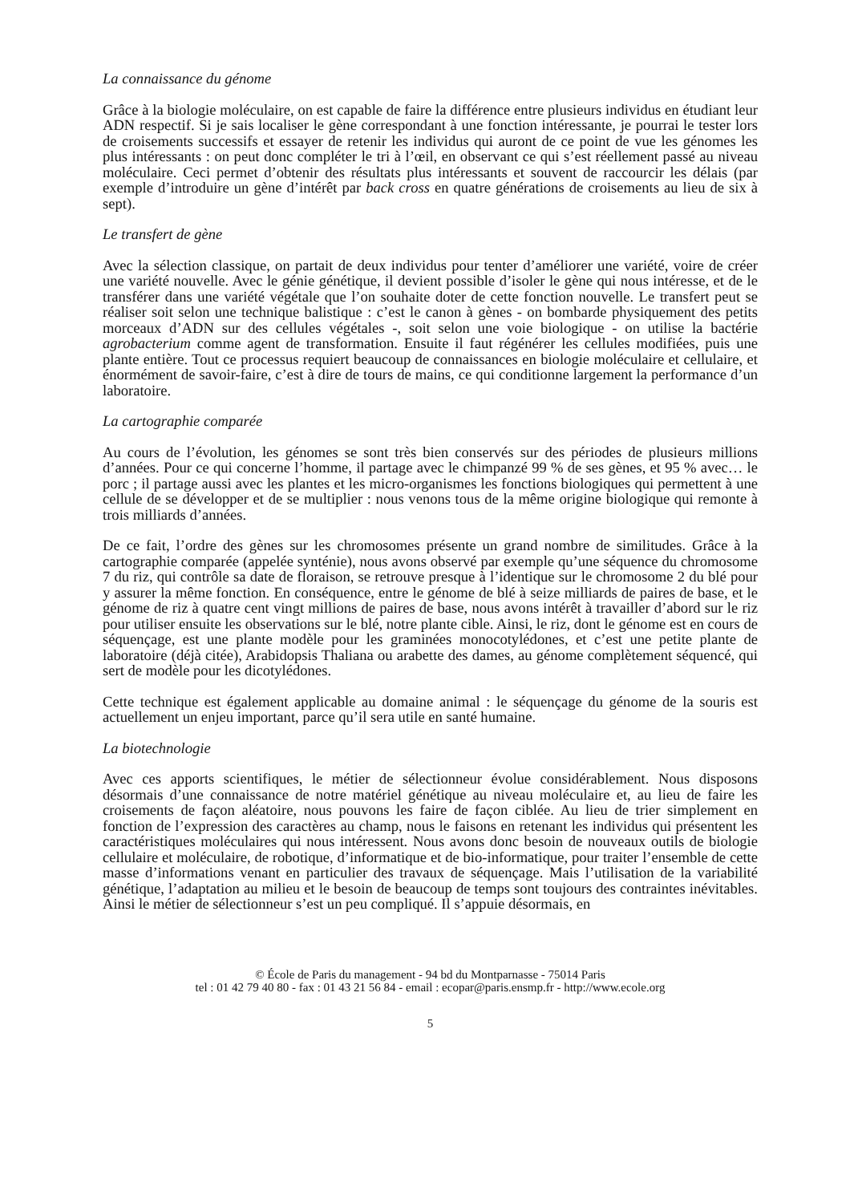La connaissance du génome
Grâce à la biologie moléculaire, on est capable de faire la différence entre plusieurs individus en étudiant leur ADN respectif. Si je sais localiser le gène correspondant à une fonction intéressante, je pourrai le tester lors de croisements successifs et essayer de retenir les individus qui auront de ce point de vue les génomes les plus intéressants : on peut donc compléter le tri à l’œil, en observant ce qui s’est réellement passé au niveau moléculaire. Ceci permet d’obtenir des résultats plus intéressants et souvent de raccourcir les délais (par exemple d’introduire un gène d’intérêt par back cross en quatre générations de croisements au lieu de six à sept).
Le transfert de gène
Avec la sélection classique, on partait de deux individus pour tenter d’améliorer une variété, voire de créer une variété nouvelle. Avec le génie génétique, il devient possible d’isoler le gène qui nous intéresse, et de le transférer dans une variété végétale que l’on souhaite doter de cette fonction nouvelle. Le transfert peut se réaliser soit selon une technique balistique : c’est le canon à gènes - on bombarde physiquement des petits morceaux d’ADN sur des cellules végétales -, soit selon une voie biologique - on utilise la bactérie agrobacterium comme agent de transformation. Ensuite il faut régénérer les cellules modifiées, puis une plante entière. Tout ce processus requiert beaucoup de connaissances en biologie moléculaire et cellulaire, et énormément de savoir-faire, c’est à dire de tours de mains, ce qui conditionne largement la performance d’un laboratoire.
La cartographie comparée
Au cours de l’évolution, les génomes se sont très bien conservés sur des périodes de plusieurs millions d’années. Pour ce qui concerne l’homme, il partage avec le chimpanzé 99 % de ses gènes, et 95 % avec… le porc ; il partage aussi avec les plantes et les micro-organismes les fonctions biologiques qui permettent à une cellule de se développer et de se multiplier : nous venons tous de la même origine biologique qui remonte à trois milliards d’années.
De ce fait, l’ordre des gènes sur les chromosomes présente un grand nombre de similitudes. Grâce à la cartographie comparée (appelée synténie), nous avons observé par exemple qu’une séquence du chromosome 7 du riz, qui contrôle sa date de floraison, se retrouve presque à l’identique sur le chromosome 2 du blé pour y assurer la même fonction. En conséquence, entre le génome de blé à seize milliards de paires de base, et le génome de riz à quatre cent vingt millions de paires de base, nous avons intérêt à travailler d’abord sur le riz pour utiliser ensuite les observations sur le blé, notre plante cible. Ainsi, le riz, dont le génome est en cours de séquençage, est une plante modèle pour les graminées monocotylédones, et c’est une petite plante de laboratoire (déjà citée), Arabidopsis Thaliana ou arabette des dames, au génome complètement séquencé, qui sert de modèle pour les dicotylédones.
Cette technique est également applicable au domaine animal : le séquençage du génome de la souris est actuellement un enjeu important, parce qu’il sera utile en santé humaine.
La biotechnologie
Avec ces apports scientifiques, le métier de sélectionneur évolue considérablement. Nous disposons désormais d’une connaissance de notre matériel génétique au niveau moléculaire et, au lieu de faire les croisements de façon aléatoire, nous pouvons les faire de façon ciblée. Au lieu de trier simplement en fonction de l’expression des caractères au champ, nous le faisons en retenant les individus qui présentent les caractéristiques moléculaires qui nous intéressent. Nous avons donc besoin de nouveaux outils de biologie cellulaire et moléculaire, de robotique, d’informatique et de bio-informatique, pour traiter l’ensemble de cette masse d’informations venant en particulier des travaux de séquençage. Mais l’utilisation de la variabilité génétique, l’adaptation au milieu et le besoin de beaucoup de temps sont toujours des contraintes inévitables. Ainsi le métier de sélectionneur s’est un peu compliqué. Il s’appuie désormais, en
© École de Paris du management - 94 bd du Montparnasse - 75014 Paris
tel : 01 42 79 40 80 - fax : 01 43 21 56 84 - email : ecopar@paris.ensmp.fr - http://www.ecole.org
5